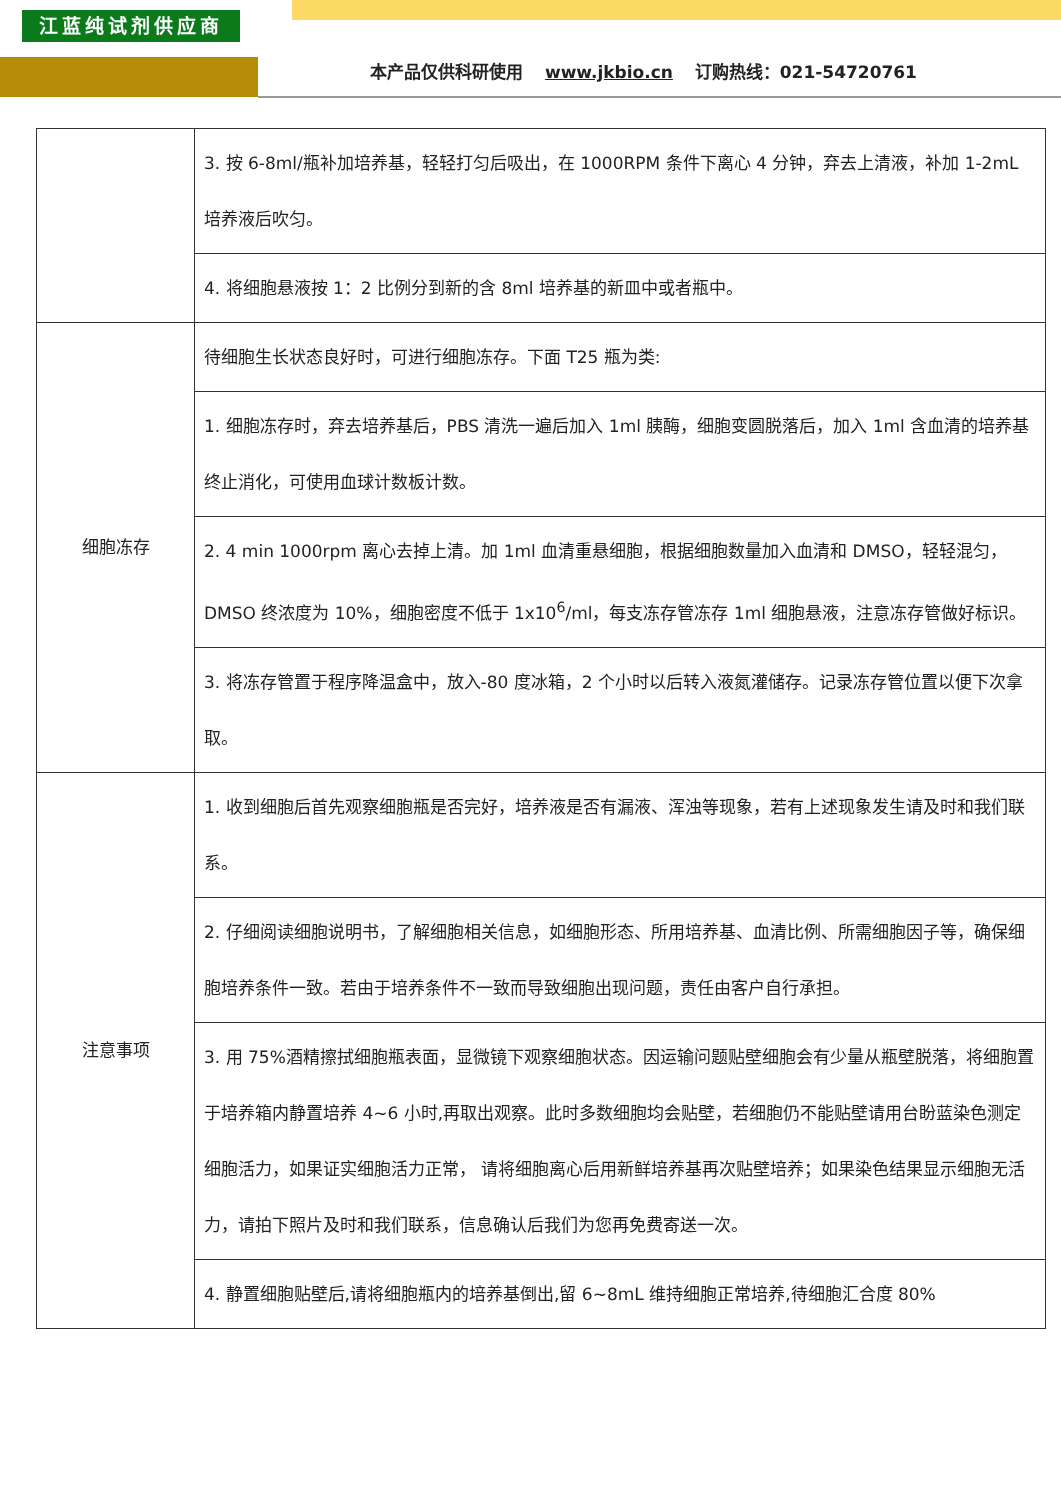江蓝纯试剂供应商
本产品仅供科研使用 www.jkbio.cn 订购热线：021-54720761
| | 3. 按 6-8ml/瓶补加培养基，轻轻打匀后吸出，在 1000RPM 条件下离心 4 分钟，弃去上清液，补加 1-2mL 培养液后吹匀。 |
| | 4. 将细胞悬液按 1：2 比例分到新的含 8ml 培养基的新皿中或者瓶中。 |
| 细胞冻存 | 待细胞生长状态良好时，可进行细胞冻存。下面 T25 瓶为类: |
| | 1. 细胞冻存时，弃去培养基后，PBS 清洗一遍后加入 1ml 胰酶，细胞变圆脱落后，加入 1ml 含血清的培养基终止消化，可使用血球计数板计数。 |
| | 2. 4 min 1000rpm 离心去掉上清。加 1ml 血清重悬细胞，根据细胞数量加入血清和 DMSO，轻轻混匀，DMSO 终浓度为 10%，细胞密度不低于 1x10<sup>6</sup>/ml，每支冻存管冻存 1ml 细胞悬液，注意冻存管做好标识。 |
| | 3. 将冻存管置于程序降温盒中，放入-80 度冰箱，2 个小时以后转入液氮灌储存。记录冻存管位置以便下次拿取。 |
| 注意事项 | 1. 收到细胞后首先观察细胞瓶是否完好，培养液是否有漏液、浑浊等现象，若有上述现象发生请及时和我们联系。 |
| | 2. 仔细阅读细胞说明书，了解细胞相关信息，如细胞形态、所用培养基、血清比例、所需细胞因子等，确保细胞培养条件一致。若由于培养条件不一致而导致细胞出现问题，责任由客户自行承担。 |
| | 3. 用 75%酒精擦拭细胞瓶表面，显微镜下观察细胞状态。因运输问题贴壁细胞会有少量从瓶壁脱落，将细胞置于培养箱内静置培养 4~6 小时,再取出观察。此时多数细胞均会贴壁，若细胞仍不能贴壁请用台盼蓝染色测定细胞活力，如果证实细胞活力正常， 请将细胞离心后用新鲜培养基再次贴壁培养；如果染色结果显示细胞无活力，请拍下照片及时和我们联系，信息确认后我们为您再免费寄送一次。 |
| | 4. 静置细胞贴壁后,请将细胞瓶内的培养基倒出,留 6~8mL 维持细胞正常培养,待细胞汇合度 80% |